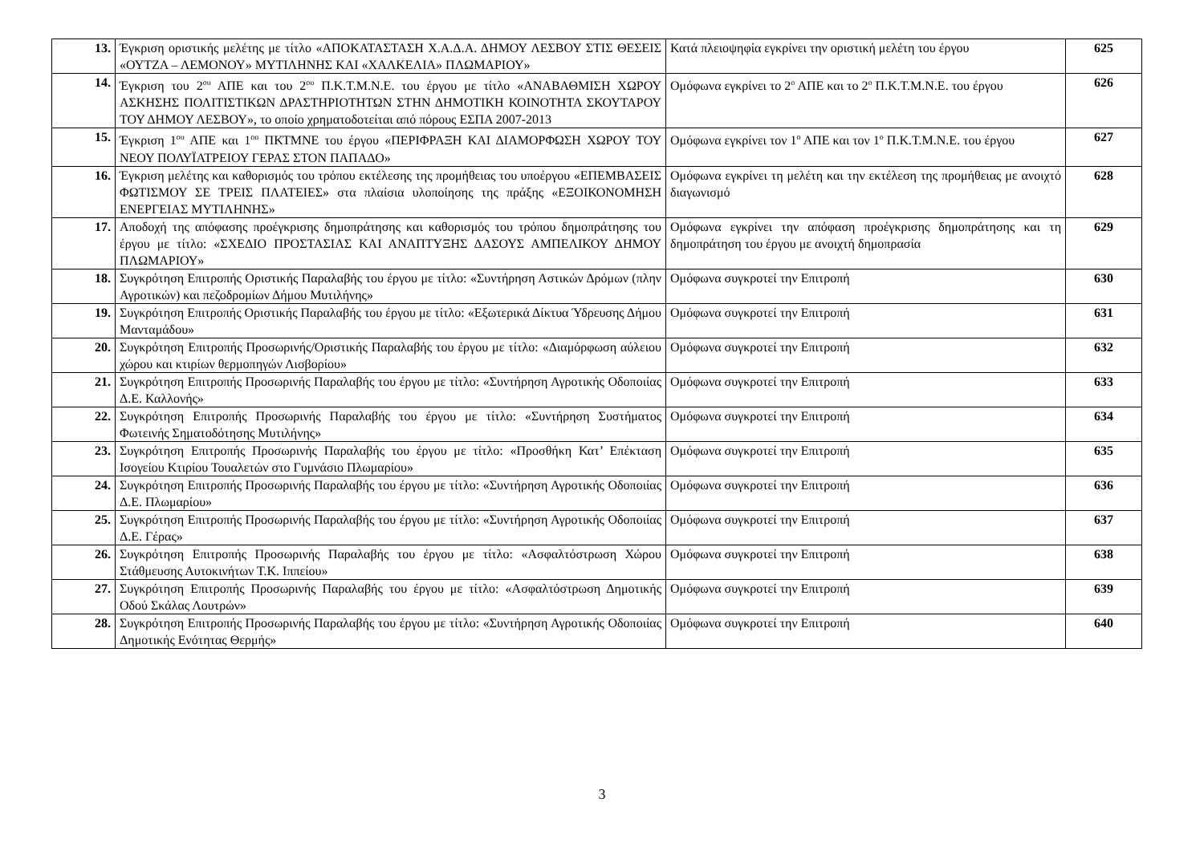| 13. | Έγκριση οριστικής μελέτης με τίτλο «ΑΠΟΚΑΤΑΣΤΑΣΗ Χ.Α.Δ.Α. ΔΗΜΟΥ ΛΕΣΒΟΥ ΣΤΙΣ ΘΕΣΕΙΣ «ΟΥΤΖΑ – ΛΕΜΟΝΟΥ» ΜΥΤΙΛΗΝΗΣ ΚΑΙ «ΧΑΛΚΕΛΙΑ» ΠΛΩΜΑΡΙΟΥ» | Κατά πλειοψηφία εγκρίνει την οριστική μελέτη του έργου | 625 |
| 14. | Έγκριση του 2<sup>ου</sup> ΑΠΕ και του 2<sup>ου</sup> Π.Κ.Τ.Μ.Ν.Ε. του έργου με τίτλο «ΑΝΑΒΑΘΜΙΣΗ ΧΩΡΟΥ ΑΣΚΗΣΗΣ ΠΟΛΙΤΙΣΤΙΚΩΝ ΔΡΑΣΤΗΡΙΟΤΗΤΩΝ ΣΤΗΝ ΔΗΜΟΤΙΚΗ ΚΟΙΝΟΤΗΤΑ ΣΚΟΥΤΑΡΟΥ ΤΟΥ ΔΗΜΟΥ ΛΕΣΒΟΥ», το οποίο χρηματοδοτείται από πόρους ΕΣΠΑ 2007-2013 | Ομόφωνα εγκρίνει το 2<sup>ο</sup> ΑΠΕ και το 2<sup>ο</sup> Π.Κ.Τ.Μ.Ν.Ε. του έργου | 626 |
| 15. | Έγκριση 1<sup>ου</sup> ΑΠΕ και 1<sup>ου</sup> ΠΚΤΜΝΕ του έργου «ΠΕΡΙΦΡΑΞΗ ΚΑΙ ΔΙΑΜΟΡΦΩΣΗ ΧΩΡΟΥ ΤΟΥ ΝΕΟΥ ΠΟΛΥΪΑΤΡΕΙΟΥ ΓΕΡΑΣ ΣΤΟΝ ΠΑΠΑΔΟ» | Ομόφωνα εγκρίνει τον 1<sup>ο</sup> ΑΠΕ και τον 1<sup>ο</sup> Π.Κ.Τ.Μ.Ν.Ε. του έργου | 627 |
| 16. | Έγκριση μελέτης και καθορισμός του τρόπου εκτέλεσης της προμήθειας του υποέργου «ΕΠΕΜΒΑΣΕΙΣ ΦΩΤΙΣΜΟΥ ΣΕ ΤΡΕΙΣ ΠΛΑΤΕΙΕΣ» στα πλαίσια υλοποίησης της πράξης «ΕΞΟΙΚΟΝΟΜΗΣΗ ΕΝΕΡΓΕΙΑΣ ΜΥΤΙΛΗΝΗΣ» | Ομόφωνα εγκρίνει τη μελέτη και την εκτέλεση της προμήθειας με ανοιχτό διαγωνισμό | 628 |
| 17. | Αποδοχή της απόφασης προέγκρισης δημοπράτησης και καθορισμός του τρόπου δημοπράτησης του έργου με τίτλο: «ΣΧΕΔΙΟ ΠΡΟΣΤΑΣΙΑΣ ΚΑΙ ΑΝΑΠΤΥΞΗΣ ΔΑΣΟΥΣ ΑΜΠΕΛΙΚΟΥ ΔΗΜΟΥ ΠΛΩΜΑΡΙΟΥ» | Ομόφωνα εγκρίνει την απόφαση προέγκρισης δημοπράτησης και τη δημοπράτηση του έργου με ανοιχτή δημοπρασία | 629 |
| 18. | Συγκρότηση Επιτροπής Οριστικής Παραλαβής του έργου με τίτλο: «Συντήρηση Αστικών Δρόμων (πλην Αγροτικών) και πεζοδρομίων Δήμου Μυτιλήνης» | Ομόφωνα συγκροτεί την Επιτροπή | 630 |
| 19. | Συγκρότηση Επιτροπής Οριστικής Παραλαβής του έργου με τίτλο: «Εξωτερικά Δίκτυα Ύδρευσης Δήμου Μανταμάδου» | Ομόφωνα συγκροτεί την Επιτροπή | 631 |
| 20. | Συγκρότηση Επιτροπής Προσωρινής/Οριστικής Παραλαβής του έργου με τίτλο: «Διαμόρφωση αύλειου χώρου και κτιρίων θερμοπηγών Λισβορίου» | Ομόφωνα συγκροτεί την Επιτροπή | 632 |
| 21. | Συγκρότηση Επιτροπής Προσωρινής Παραλαβής του έργου με τίτλο: «Συντήρηση Αγροτικής Οδοποιίας Δ.Ε. Καλλονής» | Ομόφωνα συγκροτεί την Επιτροπή | 633 |
| 22. | Συγκρότηση Επιτροπής Προσωρινής Παραλαβής του έργου με τίτλο: «Συντήρηση Συστήματος Φωτεινής Σηματοδότησης Μυτιλήνης» | Ομόφωνα συγκροτεί την Επιτροπή | 634 |
| 23. | Συγκρότηση Επιτροπής Προσωρινής Παραλαβής του έργου με τίτλο: «Προσθήκη Κατ’ Επέκταση Ισογείου Κτιρίου Τουαλετών στο Γυμνάσιο Πλωμαρίου» | Ομόφωνα συγκροτεί την Επιτροπή | 635 |
| 24. | Συγκρότηση Επιτροπής Προσωρινής Παραλαβής του έργου με τίτλο: «Συντήρηση Αγροτικής Οδοποιίας Δ.Ε. Πλωμαρίου» | Ομόφωνα συγκροτεί την Επιτροπή | 636 |
| 25. | Συγκρότηση Επιτροπής Προσωρινής Παραλαβής του έργου με τίτλο: «Συντήρηση Αγροτικής Οδοποιίας Δ.Ε. Γέρας» | Ομόφωνα συγκροτεί την Επιτροπή | 637 |
| 26. | Συγκρότηση Επιτροπής Προσωρινής Παραλαβής του έργου με τίτλο: «Ασφαλτόστρωση Χώρου Στάθμευσης Αυτοκινήτων Τ.Κ. Ιππείου» | Ομόφωνα συγκροτεί την Επιτροπή | 638 |
| 27. | Συγκρότηση Επιτροπής Προσωρινής Παραλαβής του έργου με τίτλο: «Ασφαλτόστρωση Δημοτικής Οδού Σκάλας Λουτρών» | Ομόφωνα συγκροτεί την Επιτροπή | 639 |
| 28. | Συγκρότηση Επιτροπής Προσωρινής Παραλαβής του έργου με τίτλο: «Συντήρηση Αγροτικής Οδοποιίας Δημοτικής Ενότητας Θερμής» | Ομόφωνα συγκροτεί την Επιτροπή | 640 |
3